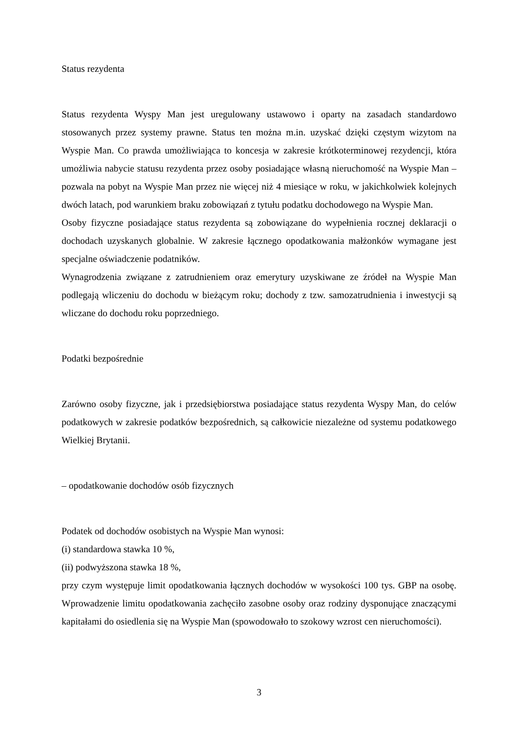Status rezydenta
Status rezydenta Wyspy Man jest uregulowany ustawowo i oparty na zasadach standardowo stosowanych przez systemy prawne. Status ten można m.in. uzyskać dzięki częstym wizytom na Wyspie Man. Co prawda umożliwiająca to koncesja w zakresie krótkoterminowej rezydencji, która umożliwia nabycie statusu rezydenta przez osoby posiadające własną nieruchomość na Wyspie Man – pozwala na pobyt na Wyspie Man przez nie więcej niż 4 miesiące w roku, w jakichkolwiek kolejnych dwóch latach, pod warunkiem braku zobowiązań z tytułu podatku dochodowego na Wyspie Man.
Osoby fizyczne posiadające status rezydenta są zobowiązane do wypełnienia rocznej deklaracji o dochodach uzyskanych globalnie. W zakresie łącznego opodatkowania małżonków wymagane jest specjalne oświadczenie podatników.
Wynagrodzenia związane z zatrudnieniem oraz emerytury uzyskiwane ze źródeł na Wyspie Man podlegają wliczeniu do dochodu w bieżącym roku; dochody z tzw. samozatrudnienia i inwestycji są wliczane do dochodu roku poprzedniego.
Podatki bezpośrednie
Zarówno osoby fizyczne, jak i przedsiębiorstwa posiadające status rezydenta Wyspy Man, do celów podatkowych w zakresie podatków bezpośrednich, są całkowicie niezależne od systemu podatkowego Wielkiej Brytanii.
– opodatkowanie dochodów osób fizycznych
Podatek od dochodów osobistych na Wyspie Man wynosi:
(i) standardowa stawka 10 %,
(ii) podwyższona stawka 18 %,
przy czym występuje limit opodatkowania łącznych dochodów w wysokości 100 tys. GBP na osobę. Wprowadzenie limitu opodatkowania zachęciło zasobne osoby oraz rodziny dysponujące znaczącymi kapitałami do osiedlenia się na Wyspie Man (spowodowało to szokowy wzrost cen nieruchomości).
3